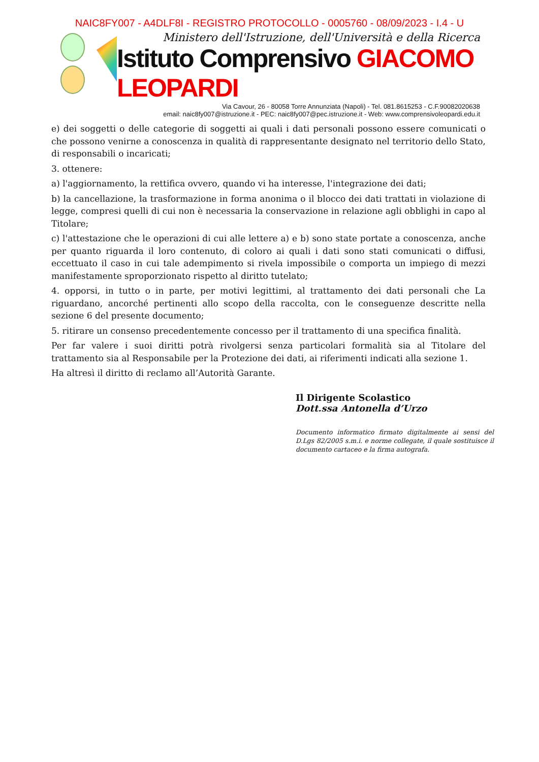NAIC8FY007 - A4DLF8I - REGISTRO PROTOCOLLO - 0005760 - 08/09/2023 - I.4 - U
Ministero dell'Istruzione, dell'Università e della Ricerca
Istituto Comprensivo GIACOMO LEOPARDI
Via Cavour, 26 - 80058 Torre Annunziata (Napoli) - Tel. 081.8615253 - C.F.90082020638
email: naic8fy007@istruzione.it - PEC: naic8fy007@pec.istruzione.it - Web: www.comprensivoleopardi.edu.it
e) dei soggetti o delle categorie di soggetti ai quali i dati personali possono essere comunicati o che possono venirne a conoscenza in qualità di rappresentante designato nel territorio dello Stato, di responsabili o incaricati;
3. ottenere:
a) l'aggiornamento, la rettifica ovvero, quando vi ha interesse, l'integrazione dei dati;
b) la cancellazione, la trasformazione in forma anonima o il blocco dei dati trattati in violazione di legge, compresi quelli di cui non è necessaria la conservazione in relazione agli obblighi in capo al Titolare;
c) l'attestazione che le operazioni di cui alle lettere a) e b) sono state portate a conoscenza, anche per quanto riguarda il loro contenuto, di coloro ai quali i dati sono stati comunicati o diffusi, eccettuato il caso in cui tale adempimento si rivela impossibile o comporta un impiego di mezzi manifestamente sproporzionato rispetto al diritto tutelato;
4. opporsi, in tutto o in parte, per motivi legittimi, al trattamento dei dati personali che La riguardano, ancorché pertinenti allo scopo della raccolta, con le conseguenze descritte nella sezione 6 del presente documento;
5. ritirare un consenso precedentemente concesso per il trattamento di una specifica finalità.
Per far valere i suoi diritti potrà rivolgersi senza particolari formalità sia al Titolare del trattamento sia al Responsabile per la Protezione dei dati, ai riferimenti indicati alla sezione 1.
Ha altresì il diritto di reclamo all’Autorità Garante.
Il Dirigente Scolastico
Dott.ssa Antonella d’Urzo
Documento informatico firmato digitalmente ai sensi del D.Lgs 82/2005 s.m.i. e norme collegate, il quale sostituisce il documento cartaceo e la firma autografa.